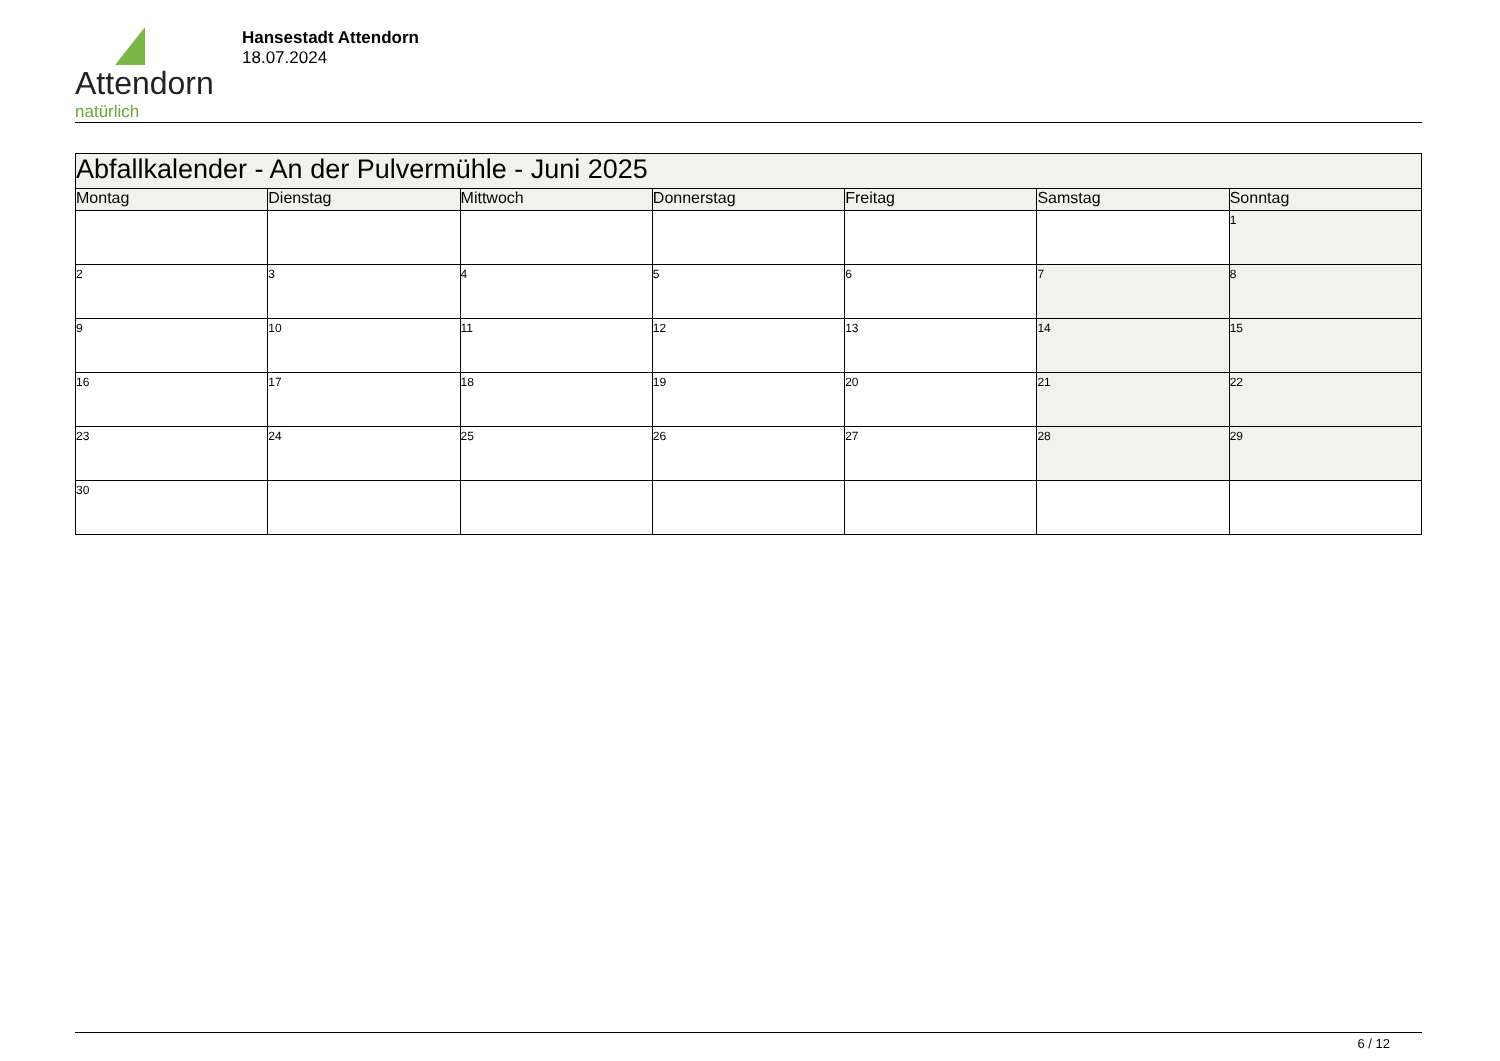Attendorn
natürlich
Hansestadt Attendorn
18.07.2024
| Abfallkalender - An der Pulvermühle - Juni 2025 | | | | | | |
| Montag | Dienstag | Mittwoch | Donnerstag | Freitag | Samstag | Sonntag |
| | | | | | | 1 |
| 2 | 3 | 4 | 5 | 6 | 7 | 8 |
| 9 | 10 | 11 | 12 | 13 | 14 | 15 |
| 16 | 17 | 18 | 19 | 20 | 21 | 22 |
| 23 | 24 | 25 | 26 | 27 | 28 | 29 |
| 30 | | | | | | |
6 / 12